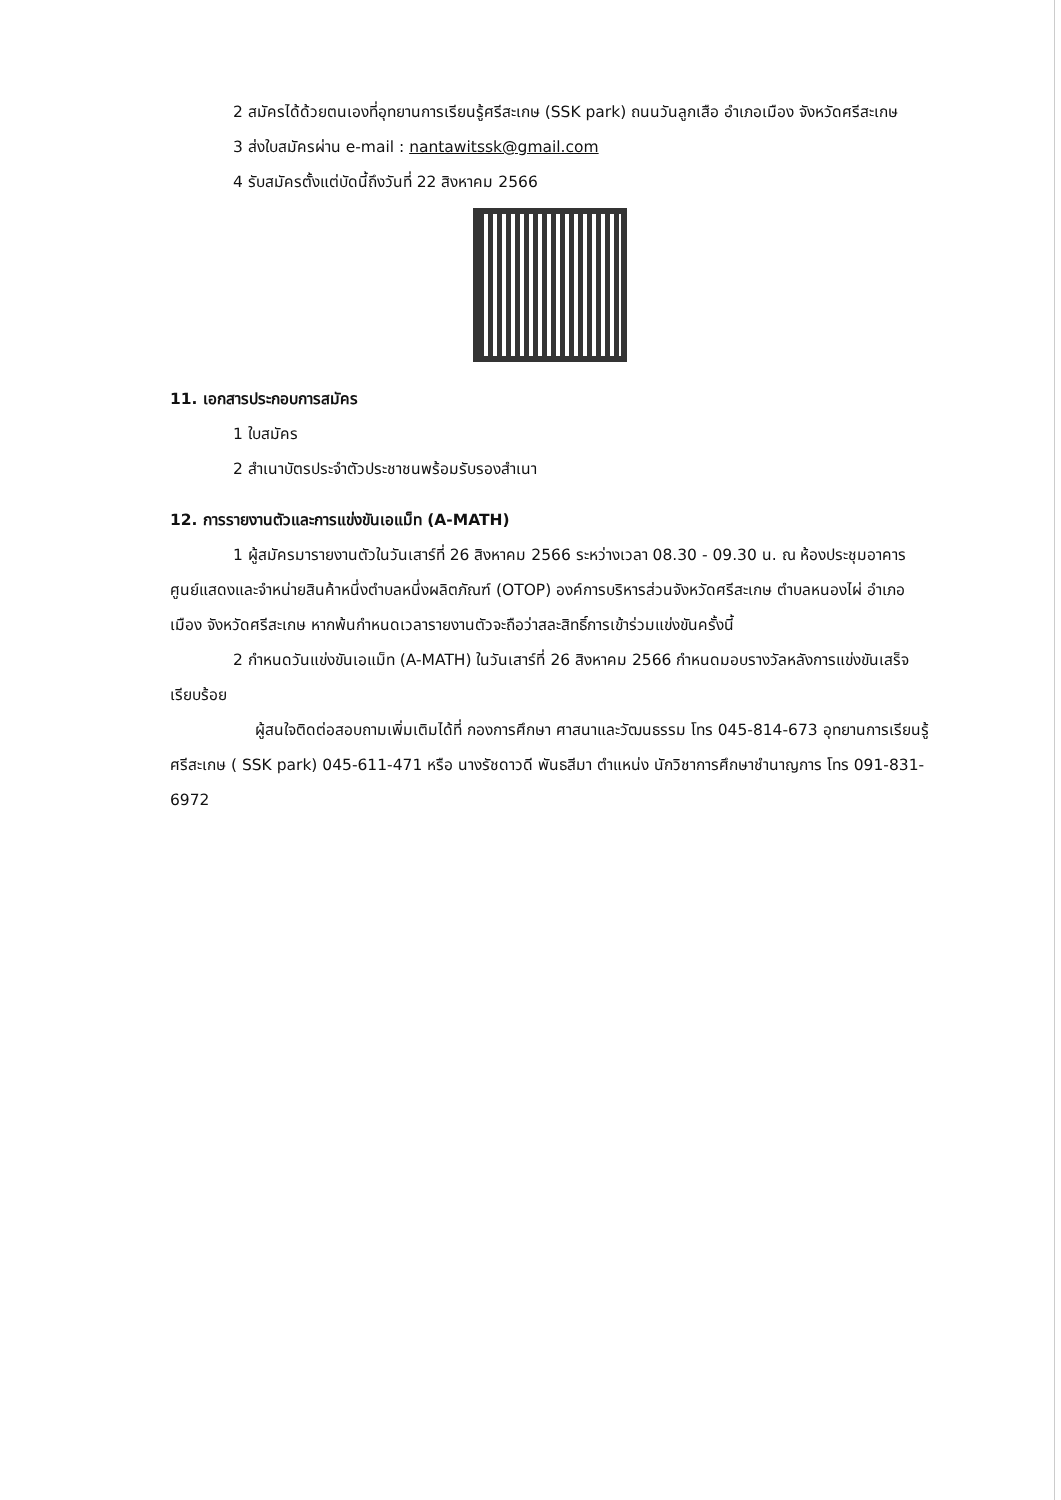2 สมัครได้ด้วยตนเองที่อุทยานการเรียนรู้ศรีสะเกษ (SSK park) ถนนวันลูกเสือ อำเภอเมือง จังหวัดศรีสะเกษ
3 ส่งใบสมัครผ่าน e-mail : nantawitssk@gmail.com
4 รับสมัครตั้งแต่บัดนี้ถึงวันที่ 22 สิงหาคม 2566
11. เอกสารประกอบการสมัคร
1 ใบสมัคร
2 สำเนาบัตรประจำตัวประชาชนพร้อมรับรองสำเนา
12. การรายงานตัวและการแข่งขันเอแม็ท (A-MATH)
1 ผู้สมัครมารายงานตัวในวันเสาร์ที่ 26 สิงหาคม 2566 ระหว่างเวลา 08.30 - 09.30 น. ณ ห้องประชุมอาคารศูนย์แสดงและจำหน่ายสินค้าหนึ่งตำบลหนึ่งผลิตภัณฑ์ (OTOP) องค์การบริหารส่วนจังหวัดศรีสะเกษ ตำบลหนองไผ่ อำเภอเมือง จังหวัดศรีสะเกษ หากพ้นกำหนดเวลารายงานตัวจะถือว่าสละสิทธิ์การเข้าร่วมแข่งขันครั้งนี้
2 กำหนดวันแข่งขันเอแม็ท (A-MATH) ในวันเสาร์ที่ 26 สิงหาคม 2566 กำหนดมอบรางวัลหลังการแข่งขันเสร็จเรียบร้อย
ผู้สนใจติดต่อสอบถามเพิ่มเติมได้ที่ กองการศึกษา ศาสนาและวัฒนธรรม โทร 045-814-673 อุทยานการเรียนรู้ศรีสะเกษ ( SSK park) 045-611-471 หรือ นางรัชดาวดี พันธสีมา ตำแหน่ง นักวิชาการศึกษาชำนาญการ โทร 091-831-6972